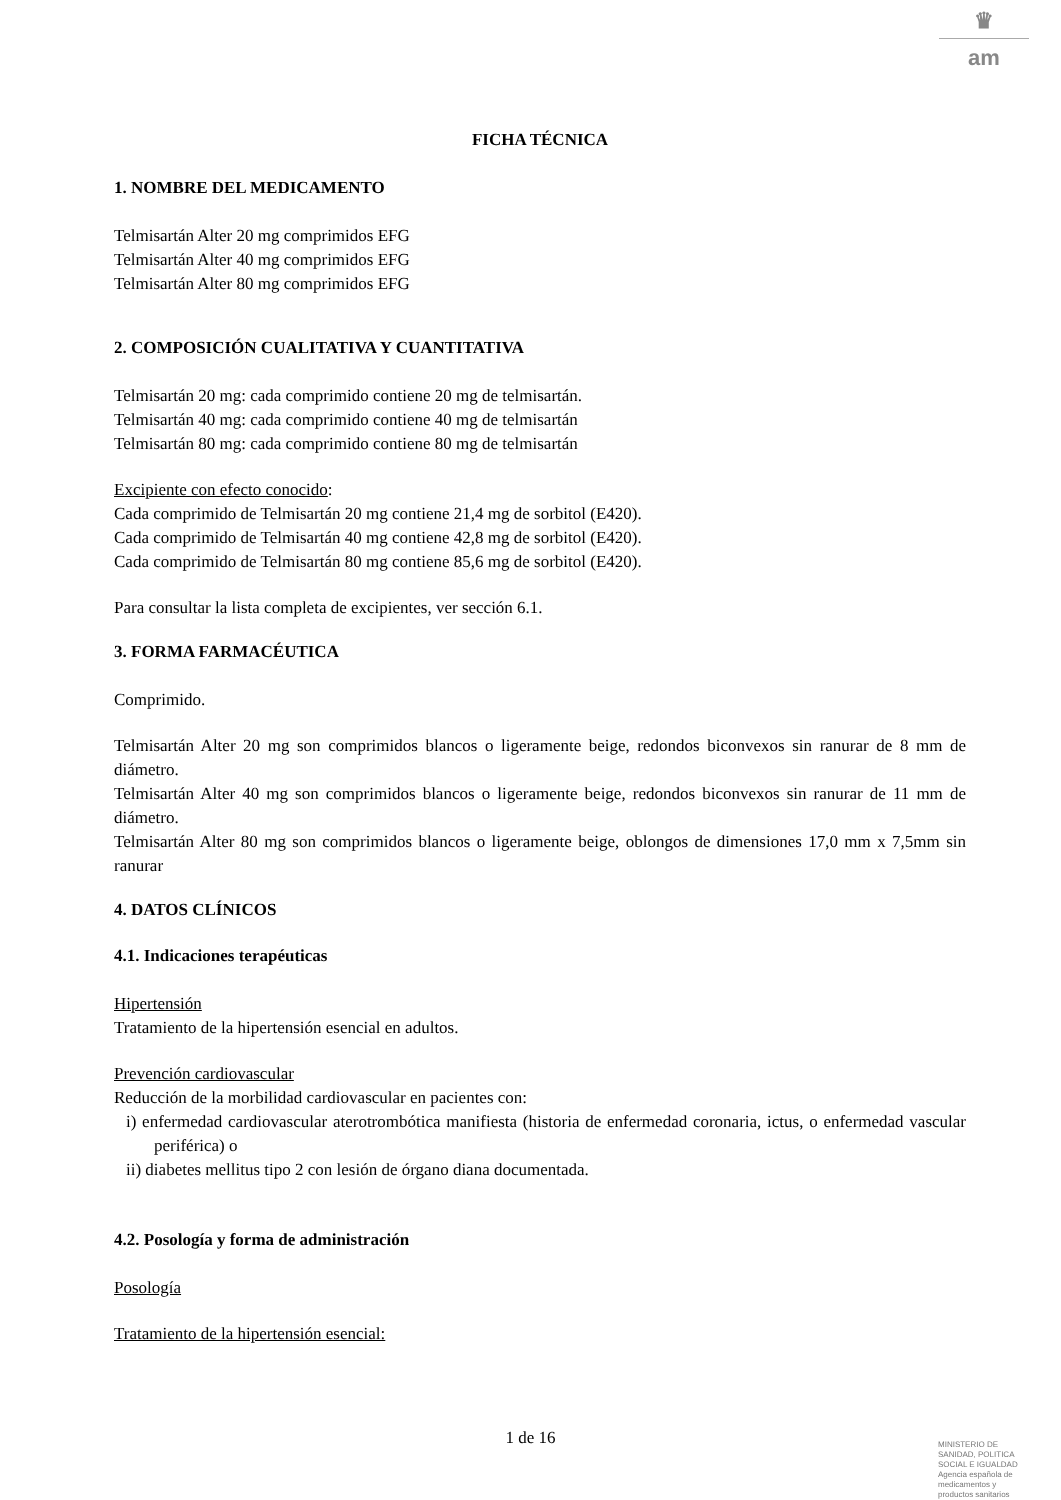♛
am
FICHA TÉCNICA
1. NOMBRE DEL MEDICAMENTO
Telmisartán Alter 20 mg comprimidos EFG
Telmisartán Alter 40 mg comprimidos EFG
Telmisartán Alter 80 mg comprimidos EFG
2. COMPOSICIÓN CUALITATIVA Y CUANTITATIVA
Telmisartán 20 mg: cada comprimido contiene 20 mg de telmisartán.
Telmisartán 40 mg: cada comprimido contiene 40 mg de telmisartán
Telmisartán 80 mg: cada comprimido contiene 80 mg de telmisartán
Excipiente con efecto conocido:
Cada comprimido de Telmisartán 20 mg contiene 21,4 mg de sorbitol (E420).
Cada comprimido de Telmisartán 40 mg contiene 42,8 mg de sorbitol (E420).
Cada comprimido de Telmisartán 80 mg contiene 85,6 mg de sorbitol (E420).
Para consultar la lista completa de excipientes, ver sección 6.1.
3. FORMA FARMACÉUTICA
Comprimido.
Telmisartán Alter 20 mg son comprimidos blancos o ligeramente beige, redondos biconvexos sin ranurar de 8 mm de diámetro.
Telmisartán Alter 40 mg son comprimidos blancos o ligeramente beige, redondos biconvexos sin ranurar de 11 mm de diámetro.
Telmisartán Alter 80 mg son comprimidos blancos o ligeramente beige, oblongos de dimensiones 17,0 mm x 7,5mm sin ranurar
4. DATOS CLÍNICOS
4.1. Indicaciones terapéuticas
Hipertensión
Tratamiento de la hipertensión esencial en adultos.
Prevención cardiovascular
Reducción de la morbilidad cardiovascular en pacientes con:
i) enfermedad cardiovascular aterotrombótica manifiesta (historia de enfermedad coronaria, ictus, o enfermedad vascular periférica) o
ii) diabetes mellitus tipo 2 con lesión de órgano diana documentada.
4.2. Posología y forma de administración
Posología
Tratamiento de la hipertensión esencial:
1 de 16
MINISTERIO DE
SANIDAD, POLITICA
SOCIAL E IGUALDAD
Agencia española de
medicamentos y
productos sanitarios